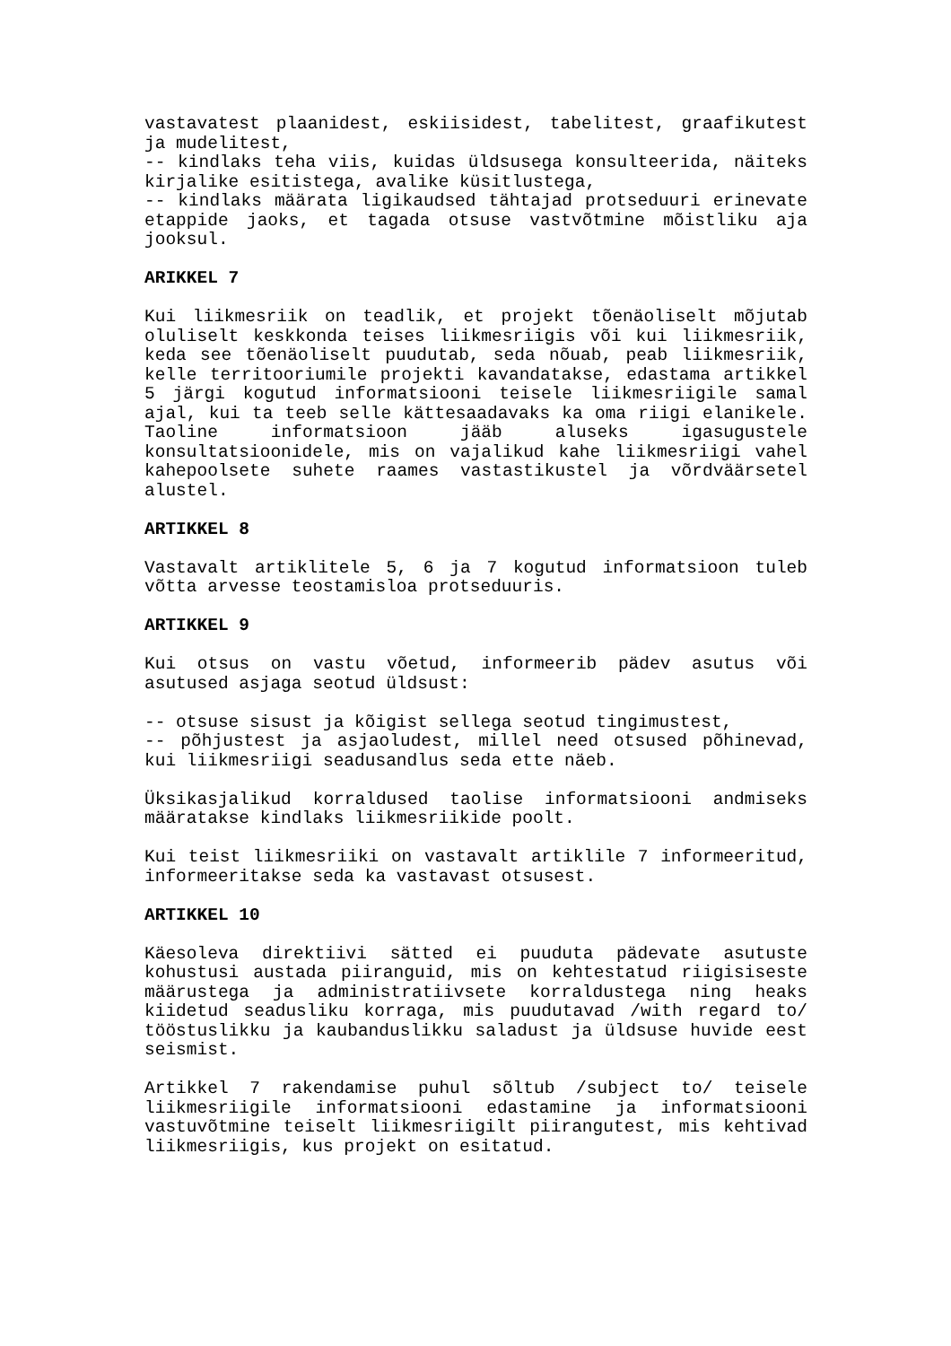vastavatest plaanidest, eskiisidest, tabelitest, graafikutest ja mudelitest,
-- kindlaks teha viis, kuidas üldsusega konsulteerida, näiteks kirjalike esitistega, avalike küsitlustega,
-- kindlaks määrata ligikaudsed tähtajad protseduuri erinevate etappide jaoks, et tagada otsuse vastvõtmine mõistliku aja jooksul.
ARIKKEL 7
Kui liikmesriik on teadlik, et projekt tõenäoliselt mõjutab oluliselt keskkonda teises liikmesriigis või kui liikmesriik, keda see tõenäoliselt puudutab, seda nõuab, peab liikmesriik, kelle territooriumile projekti kavandatakse, edastama artikkel 5 järgi kogutud informatsiooni teisele liikmesriigile samal ajal, kui ta teeb selle kättesaadavaks ka oma riigi elanikele. Taoline informatsioon jääb aluseks igasugustele konsultatsioonidele, mis on vajalikud kahe liikmesriigi vahel kahepoolsete suhete raames vastastikustel ja võrdväärsetel alustel.
ARTIKKEL 8
Vastavalt artiklitele 5, 6 ja 7 kogutud informatsioon tuleb võtta arvesse teostamisloa protseduuris.
ARTIKKEL 9
Kui otsus on vastu võetud, informeerib pädev asutus või asutused asjaga seotud üldsust:
-- otsuse sisust ja kõigist sellega seotud tingimustest,
-- põhjustest ja asjaoludest, millel need otsused põhinevad, kui liikmesriigi seadusandlus seda ette näeb.
Üksikasjalikud korraldused taolise informatsiooni andmiseks määratakse kindlaks liikmesriikide poolt.
Kui teist liikmesriiki on vastavalt artiklile 7 informeeritud, informeeritakse seda ka vastavast otsusest.
ARTIKKEL 10
Käesoleva direktiivi sätted ei puuduta pädevate asutuste kohustusi austada piiranguid, mis on kehtestatud riigisiseste määrustega ja administratiivsete korraldustega ning heaks kiidetud seadusliku korraga, mis puudutavad /with regard to/ tööstuslikku ja kaubanduslikku saladust ja üldsuse huvide eest seismist.
Artikkel 7 rakendamise puhul sõltub /subject to/ teisele liikmesriigile informatsiooni edastamine ja informatsiooni vastuvõtmine teiselt liikmesriigilt piirangutest, mis kehtivad liikmesriigis, kus projekt on esitatud.